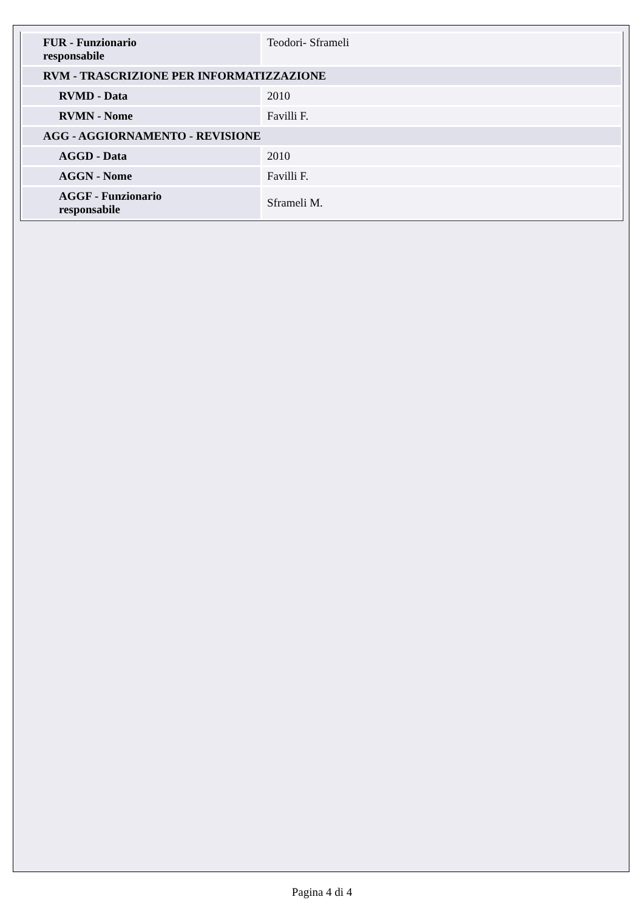| FUR - Funzionario responsabile | Teodori- Sframeli |
| RVM - TRASCRIZIONE PER INFORMATIZZAZIONE | |
| RVMD - Data | 2010 |
| RVMN - Nome | Favilli F. |
| AGG - AGGIORNAMENTO - REVISIONE | |
| AGGD - Data | 2010 |
| AGGN - Nome | Favilli F. |
| AGGF - Funzionario responsabile | Sframeli M. |
Pagina 4 di 4